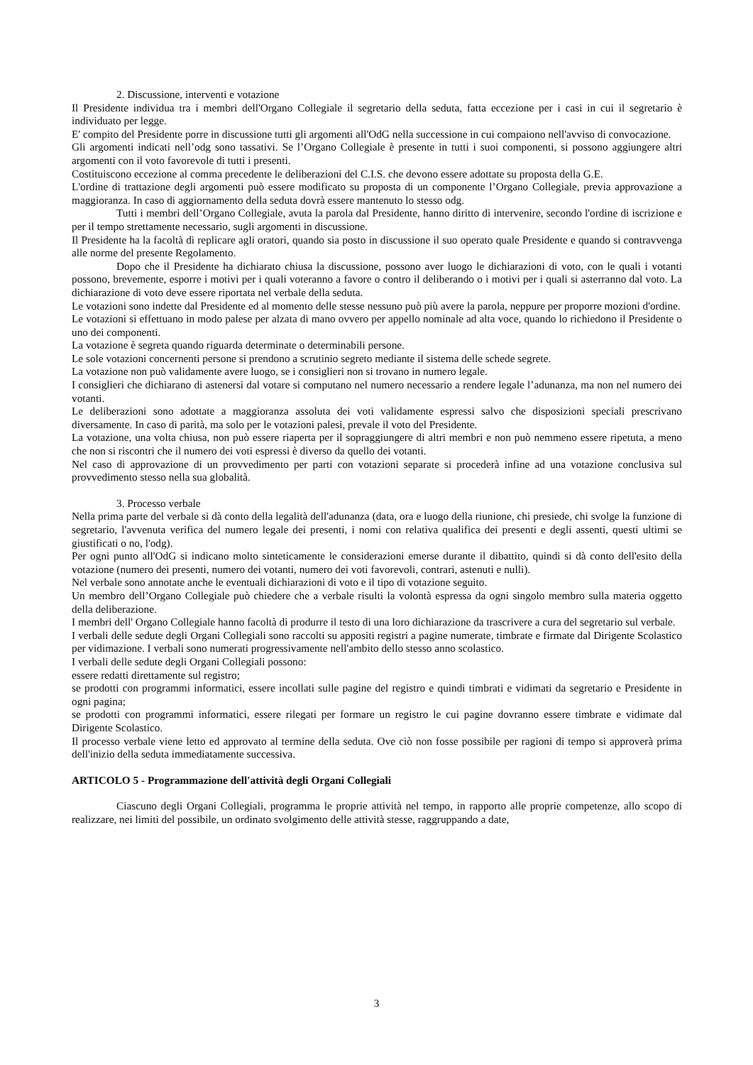2. Discussione, interventi e votazione
Il Presidente individua tra i membri dell'Organo Collegiale il segretario della seduta, fatta eccezione per i casi in cui il segretario è individuato per legge.
E' compito del Presidente porre in discussione tutti gli argomenti all'OdG nella successione in cui compaiono nell'avviso di convocazione.
Gli argomenti indicati nell’odg sono tassativi. Se l’Organo Collegiale è presente in tutti i suoi componenti, si possono aggiungere altri argomenti con il voto favorevole di tutti i presenti.
Costituiscono eccezione al comma precedente le deliberazioni del C.I.S. che devono essere adottate su proposta della G.E.
L'ordine di trattazione degli argomenti può essere modificato su proposta di un componente l’Organo Collegiale, previa approvazione a maggioranza. In caso di aggiornamento della seduta dovrà essere mantenuto lo stesso odg.
Tutti i membri dell’Organo Collegiale, avuta la parola dal Presidente, hanno diritto di intervenire, secondo l'ordine di iscrizione e per il tempo strettamente necessario, sugli argomenti in discussione.
Il Presidente ha la facoltà di replicare agli oratori, quando sia posto in discussione il suo operato quale Presidente e quando si contravvenga alle norme del presente Regolamento.
Dopo che il Presidente ha dichiarato chiusa la discussione, possono aver luogo le dichiarazioni di voto, con le quali i votanti possono, brevemente, esporre i motivi per i quali voteranno a favore o contro il deliberando o i motivi per i quali si asterranno dal voto. La dichiarazione di voto deve essere riportata nel verbale della seduta.
Le votazioni sono indette dal Presidente ed al momento delle stesse nessuno può più avere la parola, neppure per proporre mozioni d'ordine.
Le votazioni si effettuano in modo palese per alzata di mano ovvero per appello nominale ad alta voce, quando lo richiedono il Presidente o uno dei componenti.
La votazione è segreta quando riguarda determinate o determinabili persone.
Le sole votazioni concernenti persone si prendono a scrutinio segreto mediante il sistema delle schede segrete.
La votazione non può validamente avere luogo, se i consiglieri non si trovano in numero legale.
I consiglieri che dichiarano di astenersi dal votare si computano nel numero necessario a rendere legale l’adunanza, ma non nel numero dei votanti.
Le deliberazioni sono adottate a maggioranza assoluta dei voti validamente espressi salvo che disposizioni speciali prescrivano diversamente. In caso di parità, ma solo per le votazioni palesi, prevale il voto del Presidente.
La votazione, una volta chiusa, non può essere riaperta per il sopraggiungere di altri membri e non può nemmeno essere ripetuta, a meno che non si riscontri che il numero dei voti espressi è diverso da quello dei votanti.
Nel caso di approvazione di un provvedimento per parti con votazioni separate si procederà infine ad una votazione conclusiva sul provvedimento stesso nella sua globalità.
3. Processo verbale
Nella prima parte del verbale si dà conto della legalità dell'adunanza (data, ora e luogo della riunione, chi presiede, chi svolge la funzione di segretario, l'avvenuta verifica del numero legale dei presenti, i nomi con relativa qualifica dei presenti e degli assenti, questi ultimi se giustificati o no, l'odg).
Per ogni punto all'OdG si indicano molto sinteticamente le considerazioni emerse durante il dibattito, quindi si dà conto dell'esito della votazione (numero dei presenti, numero dei votanti, numero dei voti favorevoli, contrari, astenuti e nulli).
Nel verbale sono annotate anche le eventuali dichiarazioni di voto e il tipo di votazione seguito.
Un membro dell’Organo Collegiale può chiedere che a verbale risulti la volontà espressa da ogni singolo membro sulla materia oggetto della deliberazione.
I membri dell' Organo Collegiale hanno facoltà di produrre il testo di una loro dichiarazione da trascrivere a cura del segretario sul verbale.
I verbali delle sedute degli Organi Collegiali sono raccolti su appositi registri a pagine numerate, timbrate e firmate dal Dirigente Scolastico per vidimazione. I verbali sono numerati progressivamente nell'ambito dello stesso anno scolastico.
I verbali delle sedute degli Organi Collegiali possono:
essere redatti direttamente sul registro;
se prodotti con programmi informatici, essere incollati sulle pagine del registro e quindi timbrati e vidimati da segretario e Presidente in ogni pagina;
se prodotti con programmi informatici, essere rilegati per formare un registro le cui pagine dovranno essere timbrate e vidimate dal Dirigente Scolastico.
Il processo verbale viene letto ed approvato al termine della seduta. Ove ciò non fosse possibile per ragioni di tempo si approverà prima dell'inizio della seduta immediatamente successiva.
ARTICOLO 5 - Programmazione dell'attività degli Organi Collegiali
Ciascuno degli Organi Collegiali, programma le proprie attività nel tempo, in rapporto alle proprie competenze, allo scopo di realizzare, nei limiti del possibile, un ordinato svolgimento delle attività stesse, raggruppando a date,
3